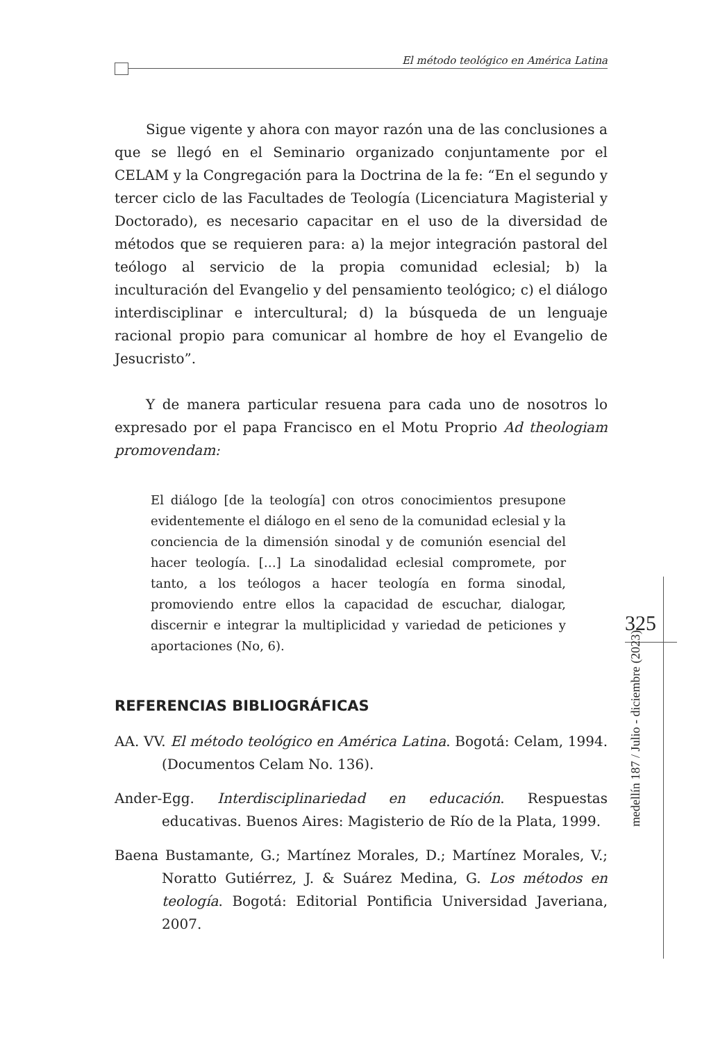El método teológico en América Latina
Sigue vigente y ahora con mayor razón una de las conclusiones a que se llegó en el Seminario organizado conjuntamente por el CELAM y la Congregación para la Doctrina de la fe: “En el segundo y tercer ciclo de las Facultades de Teología (Licenciatura Magisterial y Doctorado), es necesario capacitar en el uso de la diversidad de métodos que se requieren para: a) la mejor integración pastoral del teólogo al servicio de la propia comunidad eclesial; b) la inculturación del Evangelio y del pensamiento teológico; c) el diálogo interdisciplinar e intercultural; d) la búsqueda de un lenguaje racional propio para comunicar al hombre de hoy el Evangelio de Jesucristo”.
Y de manera particular resuena para cada uno de nosotros lo expresado por el papa Francisco en el Motu Proprio Ad theologiam promovendam:
El diálogo [de la teología] con otros conocimientos presupone evidentemente el diálogo en el seno de la comunidad eclesial y la conciencia de la dimensión sinodal y de comunión esencial del hacer teología. […] La sinodalidad eclesial compromete, por tanto, a los teólogos a hacer teología en forma sinodal, promoviendo entre ellos la capacidad de escuchar, dialogar, discernir e integrar la multiplicidad y variedad de peticiones y aportaciones (No, 6).
REFERENCIAS BIBLIOGRÁFICAS
AA. VV. El método teológico en América Latina. Bogotá: Celam, 1994. (Documentos Celam No. 136).
Ander-Egg. Interdisciplinariedad en educación. Respuestas educativas. Buenos Aires: Magisterio de Río de la Plata, 1999.
Baena Bustamante, G.; Martínez Morales, D.; Martínez Morales, V.; Noratto Gutiérrez, J. & Suárez Medina, G. Los métodos en teología. Bogotá: Editorial Pontificia Universidad Javeriana, 2007.
325
medellín 187 / Julio - diciembre (2023)